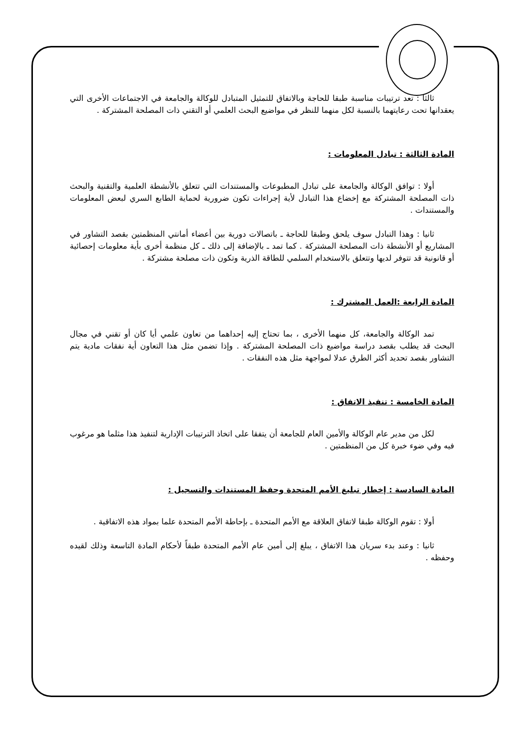ثالثا : تعد ترتيبات مناسبة طبقا للحاجة وبالاتفاق للتمثيل المتبادل للوكالة والجامعة في الاجتماعات الأخرى التي يعقدانها تحت رعايتهما بالنسبة لكل منهما للنظر في مواضيع البحث العلمي أو التقني ذات المصلحة المشتركة .
المادة الثالثة : تبادل المعلومات :
أولا : توافق الوكالة والجامعة على تبادل المطبوعات والمستندات التي تتعلق بالأنشطة العلمية والتقنية والبحث ذات المصلحة المشتركة مع إخضاع هذا التبادل لأية إجراءات تكون ضرورية لحماية الطابع السري لبعض المعلومات والمستندات .
ثانيا : وهذا التبادل سوف يلحق وطبقا للحاجة ـ باتصالات دورية بين أعضاء أمانتي المنظمتين بقصد التشاور في المشاريع أو الأنشطة ذات المصلحة المشتركة . كما تمد ـ بالإضافة إلى ذلك ـ كل منظمة أخرى بأية معلومات إحصائية أو قانونية قد تتوفر لديها وتتعلق بالاستخدام السلمي للطاقة الذرية وتكون ذات مصلحة مشتركة .
المادة الرابعة :العمل المشترك :
تمد الوكالة والجامعة، كل منهما الأخرى ، بما تحتاج إليه إحداهما من تعاون علمي أيا كان أو تقني في مجال البحث قد يطلب بقصد دراسة مواضيع ذات المصلحة المشتركة . وإذا تضمن مثل هذا التعاون أية نفقات مادية يتم التشاور بقصد تحديد أكثر الطرق عدلا لمواجهة مثل هذه النفقات .
المادة الخامسة : تنفيذ الاتفاق :
لكل من مدير عام الوكالة والأمين العام للجامعة أن يتفقا على اتخاذ الترتيبات الإدارية لتنفيذ هذا مثلما هو مرغوب فيه وفي ضوء خبرة كل من المنظمتين .
المادة السادسة : إخطار تبليغ الأمم المتحدة وحفظ المستندات والتسجيل :
أولا : تقوم الوكالة طبقا لاتفاق العلاقة مع الأمم المتحدة ـ بإحاطة الأمم المتحدة علما بمواد هذه الاتفاقية .
ثانيا : وعند بدء سريان هذا الاتفاق ، يبلغ إلى أمين عام الأمم المتحدة طبقاً لأحكام المادة التاسعة وذلك لقيده وحفظه .